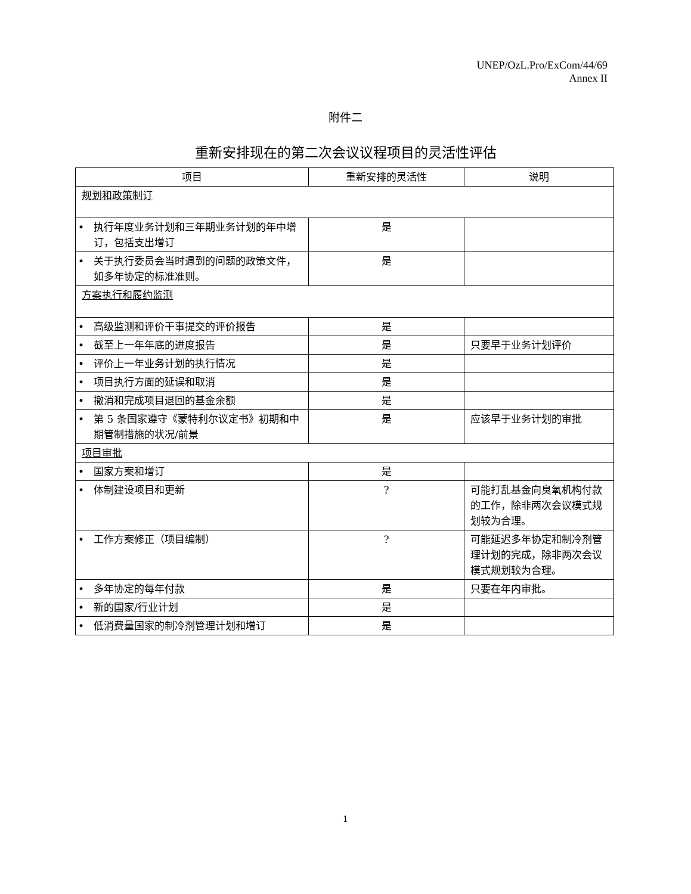UNEP/OzL.Pro/ExCom/44/69
Annex II
附件二
重新安排现在的第二次会议议程项目的灵活性评估
| 项目 | 重新安排的灵活性 | 说明 |
| --- | --- | --- |
| 规划和政策制订 | | |
| • 执行年度业务计划和三年期业务计划的年中增订，包括支出增订 | 是 | |
| • 关于执行委员会当时遇到的问题的政策文件，如多年协定的标准准则。 | 是 | |
| 方案执行和履约监测 | | |
| • 高级监测和评价干事提交的评价报告 | 是 | |
| • 截至上一年年底的进度报告 | 是 | 只要早于业务计划评价 |
| • 评价上一年业务计划的执行情况 | 是 | |
| • 项目执行方面的延误和取消 | 是 | |
| • 撤消和完成项目退回的基金余额 | 是 | |
| • 第 5 条国家遵守《蒙特利尔议定书》初期和中期管制措施的状况/前景 | 是 | 应该早于业务计划的审批 |
| 项目审批 | | |
| • 国家方案和增订 | 是 | |
| • 体制建设项目和更新 | ? | 可能打乱基金向臭氧机构付款的工作，除非两次会议模式规划较为合理。 |
| • 工作方案修正（项目编制） | ? | 可能延迟多年协定和制冷剂管理计划的完成，除非两次会议模式规划较为合理。 |
| • 多年协定的每年付款 | 是 | 只要在年内审批。 |
| • 新的国家/行业计划 | 是 | |
| • 低消费量国家的制冷剂管理计划和增订 | 是 | |
1